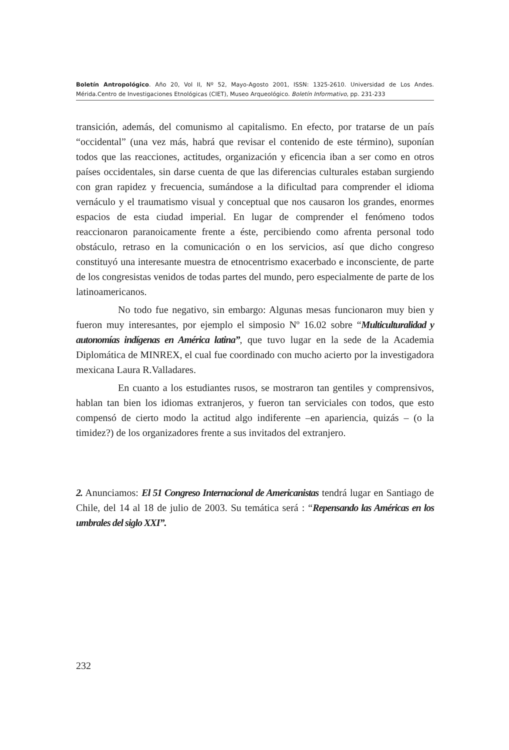Boletín Antropológico. Año 20, Vol II, Nº 52, Mayo-Agosto 2001, ISSN: 1325-2610. Universidad de Los Andes. Mérida.Centro de Investigaciones Etnológicas (CIET), Museo Arqueológico. Boletín Informativo, pp. 231-233
transición, además, del comunismo al capitalismo. En efecto, por tratarse de un país “occidental” (una vez más, habrá que revisar el contenido de este término), suponían todos que las reacciones, actitudes, organización y eficencia iban a ser como en otros países occidentales, sin darse cuenta de que las diferencias culturales estaban surgiendo con gran rapidez y frecuencia, sumándose a la dificultad para comprender el idioma vernáculo y el traumatismo visual y conceptual que nos causaron los grandes, enormes espacios de esta ciudad imperial. En lugar de comprender el fenómeno todos reaccionaron paranoicamente frente a éste, percibiendo como afrenta personal todo obstáculo, retraso en la comunicación o en los servicios, así que dicho congreso constituyó una interesante muestra de etnocentrismo exacerbado e inconsciente, de parte de los congresistas venidos de todas partes del mundo, pero especialmente de parte de los latinoamericanos.
No todo fue negativo, sin embargo: Algunas mesas funcionaron muy bien y fueron muy interesantes, por ejemplo el simposio Nº 16.02 sobre “Multiculturalidad y autonomías indígenas en América latina”, que tuvo lugar en la sede de la Academia Diplomática de MINREX, el cual fue coordinado con mucho acierto por la investigadora mexicana Laura R.Valladares.
En cuanto a los estudiantes rusos, se mostraron tan gentiles y comprensivos, hablan tan bien los idiomas extranjeros, y fueron tan serviciales con todos, que esto compensó de cierto modo la actitud algo indiferente –en apariencia, quizás – (o la timidez?) de los organizadores frente a sus invitados del extranjero.
2. Anunciamos: El 51 Congreso Internacional de Americanistas tendrá lugar en Santiago de Chile, del 14 al 18 de julio de 2003. Su temática será : “Repensando las Américas en los umbrales del siglo XXI”.
232